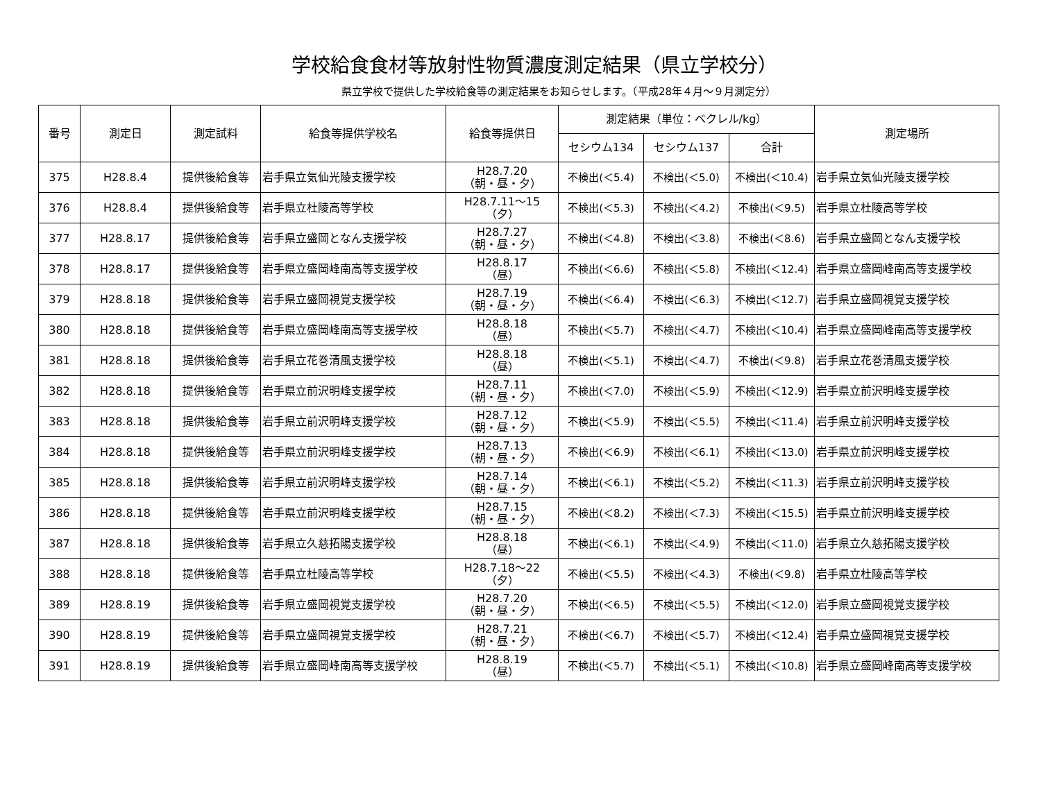学校給食食材等放射性物質濃度測定結果（県立学校分）
県立学校で提供した学校給食等の測定結果をお知らせします。（平成28年４月～９月測定分）
| 番号 | 測定日 | 測定試料 | 給食等提供学校名 | 給食等提供日 | 測定結果（単位：ベクレル/kg） | | | 測定場所 |
| --- | --- | --- | --- | --- | --- | --- | --- | --- |
| | | | | | セシウム134 | セシウム137 | 合計 | |
| 375 | H28.8.4 | 提供後給食等 | 岩手県立気仙光陵支援学校 | H28.7.20 （朝・昼・夕） | 不検出(＜5.4) | 不検出(＜5.0) | 不検出(＜10.4) | 岩手県立気仙光陵支援学校 |
| 376 | H28.8.4 | 提供後給食等 | 岩手県立杜陵高等学校 | H28.7.11～15 （夕） | 不検出(＜5.3) | 不検出(＜4.2) | 不検出(＜9.5) | 岩手県立杜陵高等学校 |
| 377 | H28.8.17 | 提供後給食等 | 岩手県立盛岡となん支援学校 | H28.7.27 （朝・昼・夕） | 不検出(＜4.8) | 不検出(＜3.8) | 不検出(＜8.6) | 岩手県立盛岡となん支援学校 |
| 378 | H28.8.17 | 提供後給食等 | 岩手県立盛岡峰南高等支援学校 | H28.8.17 （昼） | 不検出(＜6.6) | 不検出(＜5.8) | 不検出(＜12.4) | 岩手県立盛岡峰南高等支援学校 |
| 379 | H28.8.18 | 提供後給食等 | 岩手県立盛岡視覚支援学校 | H28.7.19 （朝・昼・夕） | 不検出(＜6.4) | 不検出(＜6.3) | 不検出(＜12.7) | 岩手県立盛岡視覚支援学校 |
| 380 | H28.8.18 | 提供後給食等 | 岩手県立盛岡峰南高等支援学校 | H28.8.18 （昼） | 不検出(＜5.7) | 不検出(＜4.7) | 不検出(＜10.4) | 岩手県立盛岡峰南高等支援学校 |
| 381 | H28.8.18 | 提供後給食等 | 岩手県立花巻清風支援学校 | H28.8.18 （昼） | 不検出(＜5.1) | 不検出(＜4.7) | 不検出(＜9.8) | 岩手県立花巻清風支援学校 |
| 382 | H28.8.18 | 提供後給食等 | 岩手県立前沢明峰支援学校 | H28.7.11 （朝・昼・夕） | 不検出(＜7.0) | 不検出(＜5.9) | 不検出(＜12.9) | 岩手県立前沢明峰支援学校 |
| 383 | H28.8.18 | 提供後給食等 | 岩手県立前沢明峰支援学校 | H28.7.12 （朝・昼・夕） | 不検出(＜5.9) | 不検出(＜5.5) | 不検出(＜11.4) | 岩手県立前沢明峰支援学校 |
| 384 | H28.8.18 | 提供後給食等 | 岩手県立前沢明峰支援学校 | H28.7.13 （朝・昼・夕） | 不検出(＜6.9) | 不検出(＜6.1) | 不検出(＜13.0) | 岩手県立前沢明峰支援学校 |
| 385 | H28.8.18 | 提供後給食等 | 岩手県立前沢明峰支援学校 | H28.7.14 （朝・昼・夕） | 不検出(＜6.1) | 不検出(＜5.2) | 不検出(＜11.3) | 岩手県立前沢明峰支援学校 |
| 386 | H28.8.18 | 提供後給食等 | 岩手県立前沢明峰支援学校 | H28.7.15 （朝・昼・夕） | 不検出(＜8.2) | 不検出(＜7.3) | 不検出(＜15.5) | 岩手県立前沢明峰支援学校 |
| 387 | H28.8.18 | 提供後給食等 | 岩手県立久慈拓陽支援学校 | H28.8.18 （昼） | 不検出(＜6.1) | 不検出(＜4.9) | 不検出(＜11.0) | 岩手県立久慈拓陽支援学校 |
| 388 | H28.8.18 | 提供後給食等 | 岩手県立杜陵高等学校 | H28.7.18～22 （夕） | 不検出(＜5.5) | 不検出(＜4.3) | 不検出(＜9.8) | 岩手県立杜陵高等学校 |
| 389 | H28.8.19 | 提供後給食等 | 岩手県立盛岡視覚支援学校 | H28.7.20 （朝・昼・夕） | 不検出(＜6.5) | 不検出(＜5.5) | 不検出(＜12.0) | 岩手県立盛岡視覚支援学校 |
| 390 | H28.8.19 | 提供後給食等 | 岩手県立盛岡視覚支援学校 | H28.7.21 （朝・昼・夕） | 不検出(＜6.7) | 不検出(＜5.7) | 不検出(＜12.4) | 岩手県立盛岡視覚支援学校 |
| 391 | H28.8.19 | 提供後給食等 | 岩手県立盛岡峰南高等支援学校 | H28.8.19 （昼） | 不検出(＜5.7) | 不検出(＜5.1) | 不検出(＜10.8) | 岩手県立盛岡峰南高等支援学校 |